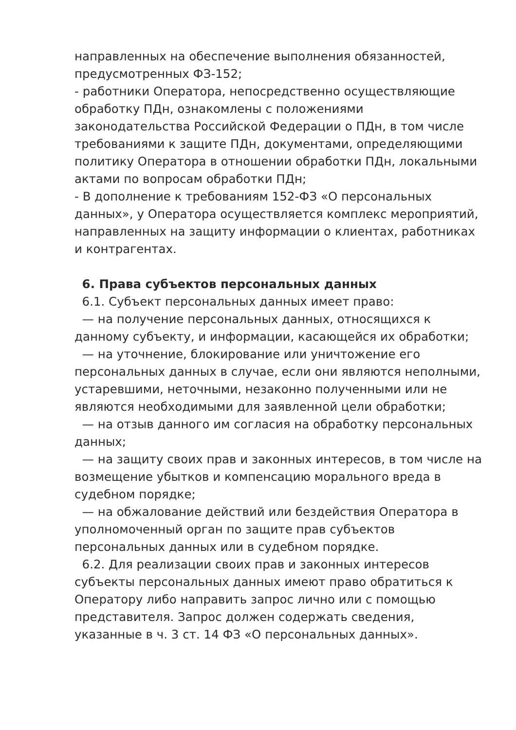направленных на обеспечение выполнения обязанностей, предусмотренных ФЗ-152;
- работники Оператора, непосредственно осуществляющие обработку ПДн, ознакомлены с положениями законодательства Российской Федерации о ПДн, в том числе требованиями к защите ПДн, документами, определяющими политику Оператора в отношении обработки ПДн, локальными актами по вопросам обработки ПДн;
- В дополнение к требованиям 152-ФЗ «О персональных данных», у Оператора осуществляется комплекс мероприятий, направленных на защиту информации о клиентах, работниках и контрагентах.
6. Права субъектов персональных данных
6.1. Субъект персональных данных имеет право:
— на получение персональных данных, относящихся к данному субъекту, и информации, касающейся их обработки;
— на уточнение, блокирование или уничтожение его персональных данных в случае, если они являются неполными, устаревшими, неточными, незаконно полученными или не являются необходимыми для заявленной цели обработки;
— на отзыв данного им согласия на обработку персональных данных;
— на защиту своих прав и законных интересов, в том числе на возмещение убытков и компенсацию морального вреда в судебном порядке;
— на обжалование действий или бездействия Оператора в уполномоченный орган по защите прав субъектов персональных данных или в судебном порядке.
6.2. Для реализации своих прав и законных интересов субъекты персональных данных имеют право обратиться к Оператору либо направить запрос лично или с помощью представителя. Запрос должен содержать сведения, указанные в ч. 3 ст. 14 ФЗ «О персональных данных».